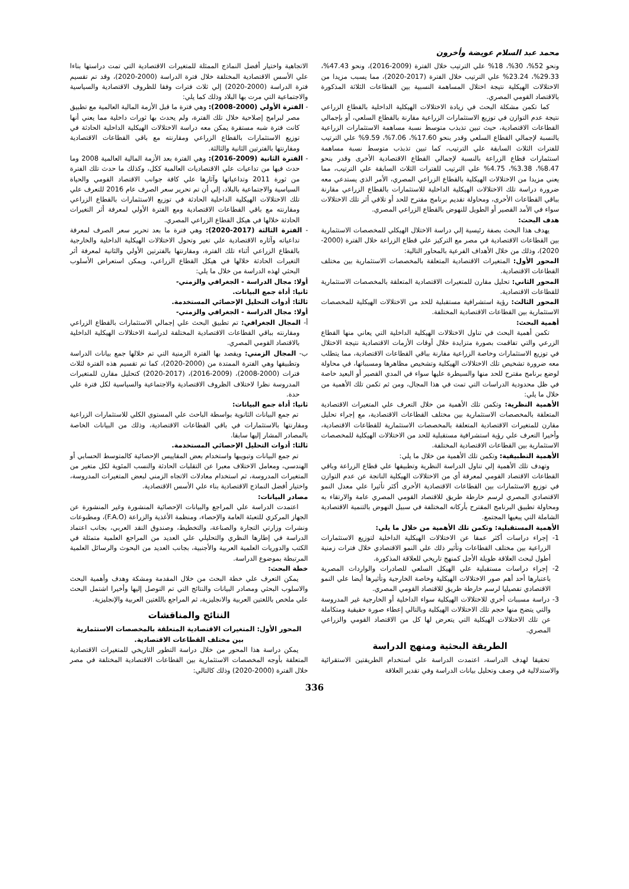محمد عبد السلام عويضة وأخرون
ونحو 52%، 30%، 18% علي الترتيب خلال الفترة (2009-2016)، ونحو 47.43%، 29.33%، 23.24% علي الترتيب خلال الفترة (2017-2020)، مما يسبب مزيدا من الاختلالات الهيكلية نتيجة اختلال المساهمة النسبية بين القطاعات الثلاثة المذكورة بالاقتصاد القومي المصري.
كما تكمن مشكلة البحث في زيادة الاختلالات الهيكلية الداخلية بالقطاع الزراعي نتيجة عدم التوازن في توزيع الاستثمارات الزراعية مقارنة بالقطاع السلعي، أو بإجمالي القطاعات الاقتصادية، حيث تبين تذبذب متوسط نسبة مساهمة الاستثمارات الزراعية بالنسبة لإجمالي القطاع السلعي وقدر بنحو 17.60%، 7.06%، 9.59% علي الترتيب للفترات الثلاث السابقة علي الترتيب، كما تبين تذبذب متوسط نسبة مساهمة استثمارات قطاع الزراعة بالنسبة لإجمالي القطاع الاقتصادية الأخرى وقدر بنحو 8.47%، 3.38%، 4.75% علي الترتيب للفترات الثلاث السابقة علي الترتيب، مما يعني مزيدا من الاختلالات الهيكلية بالقطاع الزراعي المصري، الأمر الذي يستدعي معه ضرورة دراسة تلك الاختلالات الهيكلية الداخلية للاستثمارات بالقطاع الزراعي مقارنة بباقي القطاعات الأخرى، ومحاولة تقديم برنامج مقترح للحد أو تلافي أثر تلك الاختلالات سواء في الأمد القصير أو الطويل للنهوض بالقطاع الزراعي المصري.
هدف البحث:
يهدف هذا البحث بصفة رئيسية إلي دراسة الاختلال الهيكلي للمخصصات الاستثمارية بين القطاعات الاقتصادية في مصر مع التركيز علي قطاع الزراعة خلال الفترة (2000-2020)، وذلك من خلال الأهداف الفرعية بالمحاور التالية:
المحور الأول: المتغيرات الاقتصادية المتعلقة بالمخصصات الاستثمارية بين مختلف القطاعات الاقتصادية.
المحور الثاني: تحليل مقارن للمتغيرات الاقتصادية المتعلقة بالمخصصات الاستثمارية للقطاعات الاقتصادية.
المحور الثالث: رؤية استشرافية مستقبلية للحد من الاختلالات الهيكلية للمخصصات الاستثمارية بين القطاعات الاقتصادية المختلفة.
أهمية البحث:
تكمن أهمية البحث في تناول الاختلالات الهيكلية الداخلية التي يعاني منها القطاع الزرعي والتي تفاقمت بصورة متزايدة خلال أوقات الأزمات الاقتصادية نتيجة الاختلال في توزيع الاستثمارات وخاصة الزراعية مقارنة بباقي القطاعات الاقتصادية، مما يتطلب معه ضرورة تشخيص تلك الاختلالات الهيكلية وتشخيص مظاهرها ومسبباتها، في محاولة لوضع برنامج مقترح للحد منها والسيطرة عليها سواء في المدي القصير أو البعيد خاصة في ظل محدودية الدراسات التي تمت في هذا المجال، ومن ثم تكمن تلك الأهمية من خلال ما يلي:
الأهمية النظرية: وتكمن تلك الأهمية من خلال التعرف علي المتغيرات الاقتصادية المتعلقة بالمخصصات الاستثمارية بين مختلف القطاعات الاقتصادية، مع إجراء تحليل مقارن للمتغيرات الاقتصادية المتعلقة بالمخصصات الاستثمارية للقطاعات الاقتصادية، وأخيرا التعرف علي رؤية استشرافية مستقبلية للحد من الاختلالات الهيكلية للمخصصات الاستثمارية بين القطاعات الاقتصادية المختلفة.
الأهمية التطبيقية: وتكمن تلك الأهمية من خلال ما يلي:
وتهدف تلك الأهمية إلي تناول الدراسة النظرية وتطبيقها علي قطاع الزراعة وباقي القطاعات الاقتصاد القومي لمعرفة أي من الاختلالات الهيكلية الناتجة عن عدم التوازن في توزيع الاستثمارات بين القطاعات الاقتصادية الأخرى أكثر تأثيرا علي معدل النمو الاقتصادي المصري لرسم خارطة طريق للاقتصاد القومي المصري عامة والارتقاء به ومحاولة تطبيق البرنامج المقترح بأركانه المختلفة في سبيل النهوض بالتنمية الاقتصادية الشاملة التي يبغيها المجتمع.
الأهمية المستقبلية: وتكمن تلك الأهمية من خلال ما يلي:
1- إجراء دراسات أكثر عمقا عن الاختلالات الهيكلية الداخلية لتوزيع الاستثمارات الزراعية بين مختلف القطاعات وتأثير ذلك علي النمو الاقتصادي خلال فترات زمنية أطول لبحث العلاقة طويلة الأجل كمنهج تاريخي للعلاقة المذكورة.
2- إجراء دراسات مستقبلية علي الهيكل السلعي للصادرات والواردات المصرية باعتبارها أحد أهم صور الاختلالات الهيكلية وخاصة الخارجية وتأثيرها أيضا علي النمو الاقتصادي تفصيليا لرسم خارطة طريق للاقتصاد القومي المصري.
3- دراسة مسببات أخري للاختلالات الهيكلية سواء الداخلية أو الخارجية غير المدروسة والتي يتضح منها حجم تلك الاختلالات الهيكلية وبالتالي إعطاء صورة حقيقية ومتكاملة عن تلك الاختلالات الهيكلية التي يتعرض لها كل من الاقتصاد القومي والزراعي المصري.
الطريقة البحثية ومنهج الدراسة
تحقيقا لهدف الدراسة، اعتمدت الدراسة علي استخدام الطريقتين الاستقرائية والاستدلالية في وصف وتحليل بيانات الدراسة وفي تقدير العلاقة
الاتجاهية واختيار أفضل النماذج الممثلة للمتغيرات الاقتصادية التي تمت دراستها بناءا علي الأسس الاقتصادية المختلفة خلال فترة الدراسة (2000-2020)، وقد تم تقسيم فترة الدراسة (2000-2020) إلي ثلاث فترات وفقا للظروف الاقتصادية والسياسية والاجتماعية التي مرت بها البلاد وذلك كما يلي:
- الفترة الأولي (2000-2008): وهي فترة ما قبل الأزمة المالية العالمية مع تطبيق مصر لبرامج إصلاحية خلال تلك الفترة، ولم يحدث بها ثورات داخلية مما يعني أنها كانت فترة شبه مستقرة يمكن معه دراسة الاختلالات الهيكلية الداخلية الحادثة في توزيع الاستثمارات بالقطاع الزراعي ومقارنته مع باقي القطاعات الاقتصادية ومقارنتها بالفترتين الثانية والثالثة.
- الفترة الثانية (2009-2016): وهي الفترة بعد الأزمة المالية العالمية 2008 وما حدث فيها من تداعيات علي الاقتصاديات العالمية ككل، وكذلك ما حدث تلك الفترة من ثورة 2011 وتداعياتها وآثارها علي كافة جوانب الاقتصاد القومي والحياة السياسية والاجتماعية بالبلاد، إلي أن تم تحرير سعر الصرف عام 2016 للتعرف علي تلك الاختلالات الهيكلية الداخلية الحادثة في توزيع الاستثمارات بالقطاع الزراعي ومقارنته مع باقي القطاعات الاقتصادية ومع الفترة الأولي لمعرفة أثر التغيرات الحادثة خلالها في هيكل القطاع الزراعي المصري.
- الفترة الثالثة (2017-2020): وهي فترة ما بعد تحرير سعر الصرف لمعرفة تداعياته وآثاره الاقتصادية علي تغير وتحول الاختلالات الهيكلية الداخلية والخارجية بالقطاع الزراعي أثناء تلك الفترة، ومقارنتها بالفترتين الأولي والثانية لمعرفة أثر التغيرات الحادثة خلالها في هيكل القطاع الزراعي، ويمكن استعراض الأسلوب البحثي لهذه الدراسة من خلال ما يلي:
أولا: مجال الدراسة - الجغرافي والزمني-
ثانيا: أداة جمع البيانات.
ثالثا: أدوات التحليل الإحصائي المستخدمة.
أولا: مجال الدراسة - الجغرافي والزمني-
أ- المجال الجغرافي: تم تطبيق البحث علي إجمالي الاستثمارات بالقطاع الزراعي ومقارنته بباقي القطاعات الاقتصادية المختلفة لدراسة الاختلالات الهيكلية الداخلية بالاقتصاد القومي المصري.
ب- المجال الزمني: ويقصد بها الفترة الزمنية التي تم خلالها جمع بيانات الدراسة وتطبيقها وهي الفترة الممتدة من (2000-2020)، كما تم تقسيم هذه الفترة لثلاث فترات (2000-2008)، (2009-2016)، (2017-2020) كتحليل مقارن للمتغيرات المدروسة نظرا لاختلاف الظروف الاقتصادية والاجتماعية والسياسية لكل فترة علي حدة.
ثانيا: أداة جمع البيانات:
تم جمع البيانات الثانوية بواسطة الباحث علي المستوي الكلي للاستثمارات الزراعية ومقارنتها بالاستثمارات في باقي القطاعات الاقتصادية، وذلك من البيانات الخاصة بالمصادر المشار إليها سابقا.
ثالثا: أدوات التحليل الإحصائي المستخدمة.
تم جمع البيانات وتبويبها واستخدام بعض المقاييس الإحصائية كالمتوسط الحسابي أو الهندسي، ومعامل الاختلاف معبرا عن التقلبات الحادثة والنسب المئوية لكل متغير من المتغيرات المدروسة، ثم استخدام معادلات الاتجاه الزمني لبعض المتغيرات المدروسة، واختيار أفضل النماذج الاقتصادية بناء علي الأسس الاقتصادية.
مصادر البيانات:
اعتمدت الدراسة علي المراجع والبيانات الإحصائية المنشورة وغير المنشورة عن الجهاز المركزي للتعبئة العامة والإحصاء، ومنظمة الأغذية والزراعة (F.A.O)، ومطبوعات ونشرات وزارتي التجارة والصناعة، والتخطيط، وصندوق النقد العربي، بجانب اعتماد الدراسة في إطارها النظري والتحليلي علي العديد من المراجع العلمية متمثلة في الكتب والدوريات العلمية العربية والأجنبية، بجانب العديد من البحوث والرسائل العلمية المرتبطة بموضوع الدراسة.
خطة البحث:
يمكن التعرف علي خطة البحث من خلال المقدمة ومشكة وهدف وأهمية البحث والاسلوب البحثي ومصادر البيانات والنتائج التي تم التوصل إليها وأخيرا اشتمل البحث علي ملخص باللغتين العربية والانجليزية، ثم المراجع باللغتين العربية والإنجليزية.
النتائج والمناقشات
المحور الأول: المتغيرات الاقتصادية المتعلقة بالمخصصات الاستثمارية بين مختلف القطاعات الاقتصادية.
يمكن دراسة هذا المحور من خلال دراسة التطور التاريخي للمتغيرات الاقتصادية المتعلقة بأوجه المخصصات الاستثمارية بين القطاعات الاقتصادية المختلفة في مصر خلال الفترة (2000-2020) وذلك كالتالي:
336